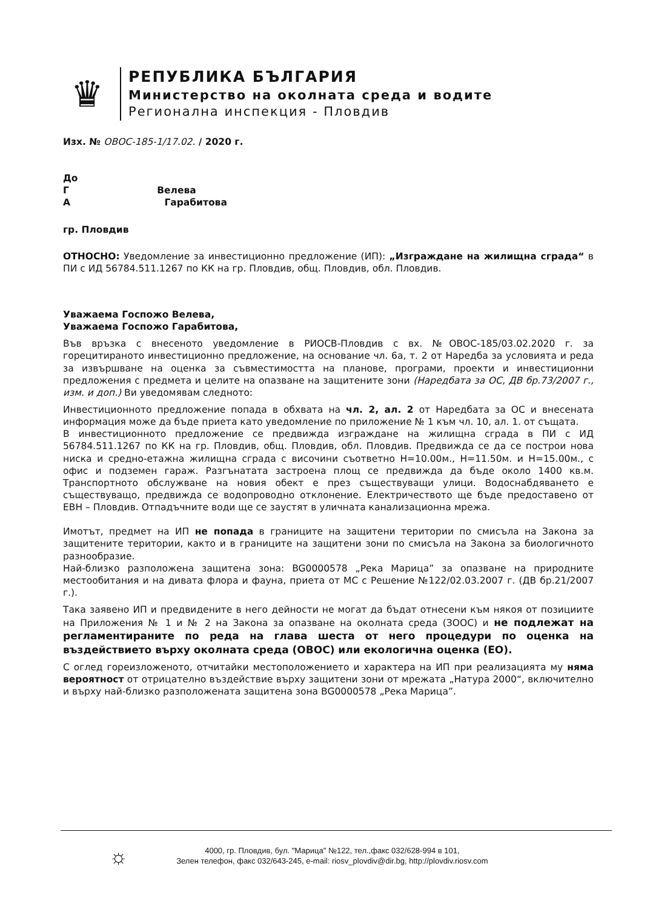♛
РЕПУБЛИКА БЪЛГАРИЯ
Министерство на околната среда и водите
Регионална инспекция - Пловдив
Изх. № ОВОС-185-1/17.02. / 2020 г.
До
Г Велева
А Гарабитова
гр. Пловдив
ОТНОСНО: Уведомление за инвестиционно предложение (ИП): „Изграждане на жилищна сграда“ в ПИ с ИД 56784.511.1267 по КК на гр. Пловдив, общ. Пловдив, обл. Пловдив.
Уважаема Госпожо Велева,
Уважаема Госпожо Гарабитова,
Във връзка с внесеното уведомление в РИОСВ-Пловдив с вх. №ОВОС-185/03.02.2020 г. за горецитираното инвестиционно предложение, на основание чл. 6а, т. 2 от Наредба за условията и реда за извършване на оценка за съвместимостта на планове, програми, проекти и инвестиционни предложения с предмета и целите на опазване на защитените зони (Наредбата за ОС, ДВ бр.73/2007 г., изм. и доп.) Ви уведомявам следното:
Инвестиционното предложение попада в обхвата на чл. 2, ал. 2 от Наредбата за ОС и внесената информация може да бъде приета като уведомление по приложение № 1 към чл. 10, ал. 1. от същата.
В инвестиционното предложение се предвижда изграждане на жилищна сграда в ПИ с ИД 56784.511.1267 по КК на гр. Пловдив, общ. Пловдив, обл. Пловдив. Предвижда се да се построи нова ниска и средно-етажна жилищна сграда с височини съответно Н=10.00м., Н=11.50м. и Н=15.00м., с офис и подземен гараж. Разгънатата застроена площ се предвижда да бъде около 1400 кв.м. Транспортното обслужване на новия обект е през съществуващи улици. Водоснабдяването е съществуващо, предвижда се водопроводно отклонение. Електричеството ще бъде предоставено от ЕВН – Пловдив. Отпадъчните води ще се заустят в уличната канализационна мрежа.
Имотът, предмет на ИП не попада в границите на защитени територии по смисъла на Закона за защитените територии, както и в границите на защитени зони по смисъла на Закона за биологичното разнообразие.
Най-близко разположена защитена зона: BG0000578 „Река Марица” за опазване на природните местообитания и на дивата флора и фауна, приета от МС с Решение №122/02.03.2007 г. (ДВ бр.21/2007 г.).
Така заявено ИП и предвидените в него дейности не могат да бъдат отнесени към някоя от позициите на Приложения № 1 и № 2 на Закона за опазване на околната среда (ЗООС) и не подлежат на регламентираните по реда на глава шеста от него процедури по оценка на въздействието върху околната среда (ОВОС) или екологична оценка (ЕО).
С оглед гореизложеното, отчитайки местоположението и характера на ИП при реализацията му няма вероятност от отрицателно въздействие върху защитени зони от мрежата „Натура 2000“, включително и върху най-близко разположената защитена зона BG0000578 „Река Марица”.
☼
4000, гр. Пловдив, бул. "Марица" №122, тел.,факс 032/628-994 в 101,
Зелен телефон, факс 032/643-245, e-mail: riosv_plovdiv@dir.bg, http://plovdiv.riosv.com